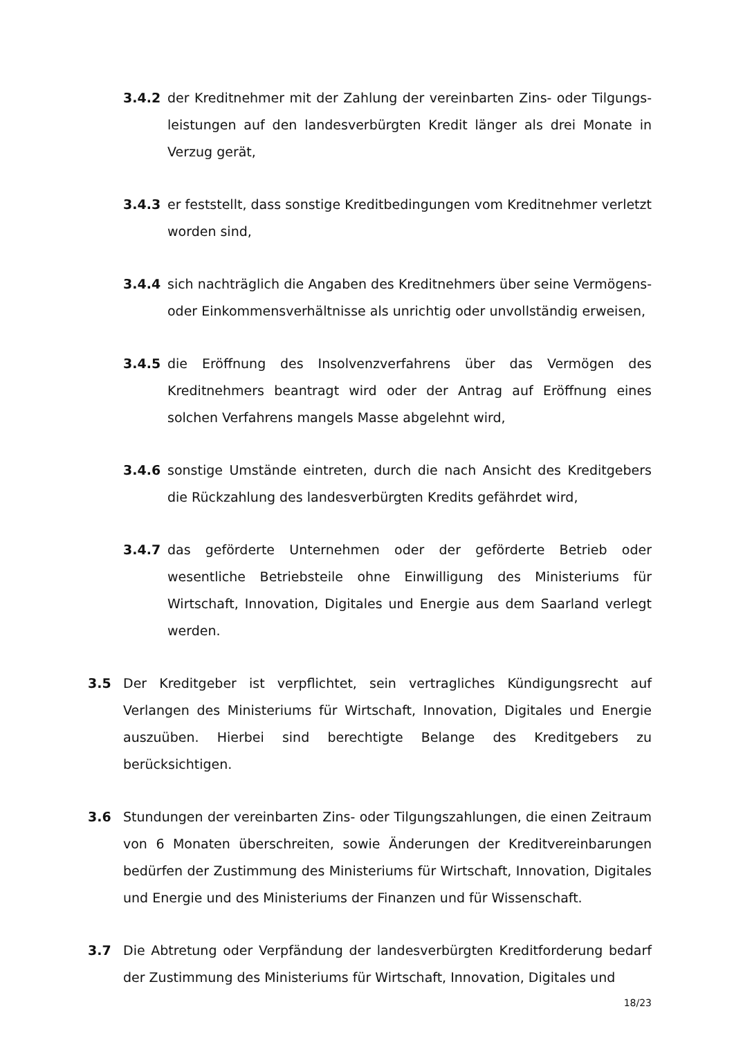3.4.2 der Kreditnehmer mit der Zahlung der vereinbarten Zins- oder Tilgungs­leistungen auf den landesverbürgten Kredit länger als drei Monate in Verzug gerät,
3.4.3 er feststellt, dass sonstige Kreditbedingungen vom Kreditnehmer verletzt worden sind,
3.4.4 sich nachträglich die Angaben des Kreditnehmers über seine Vermögens- oder Einkommensverhältnisse als unrichtig oder unvollständig erweisen,
3.4.5 die Eröffnung des Insolvenzverfahrens über das Vermögen des Kreditnehmers beantragt wird oder der Antrag auf Eröffnung eines solchen Verfahrens mangels Masse abgelehnt wird,
3.4.6 sonstige Umstände eintreten, durch die nach Ansicht des Kreditgebers die Rückzahlung des landesverbürgten Kredits gefährdet wird,
3.4.7 das geförderte Unternehmen oder der geförderte Betrieb oder wesentliche Betriebsteile ohne Einwilligung des Ministeriums für Wirtschaft, Innovation, Digitales und Energie aus dem Saarland verlegt werden.
3.5 Der Kreditgeber ist verpflichtet, sein vertragliches Kündigungsrecht auf Verlangen des Ministeriums für Wirtschaft, Innovation, Digitales und Energie auszuüben. Hierbei sind berechtigte Belange des Kreditgebers zu berücksichtigen.
3.6 Stundungen der vereinbarten Zins- oder Tilgungszahlungen, die einen Zeitraum von 6 Monaten überschreiten, sowie Änderungen der Kreditvereinbarungen bedürfen der Zustimmung des Ministeriums für Wirtschaft, Innovation, Digitales und Energie und des Ministeriums der Finanzen und für Wissenschaft.
3.7 Die Abtretung oder Verpfändung der landesverbürgten Kreditforderung bedarf der Zustimmung des Ministeriums für Wirtschaft, Innovation, Digitales und
18/23